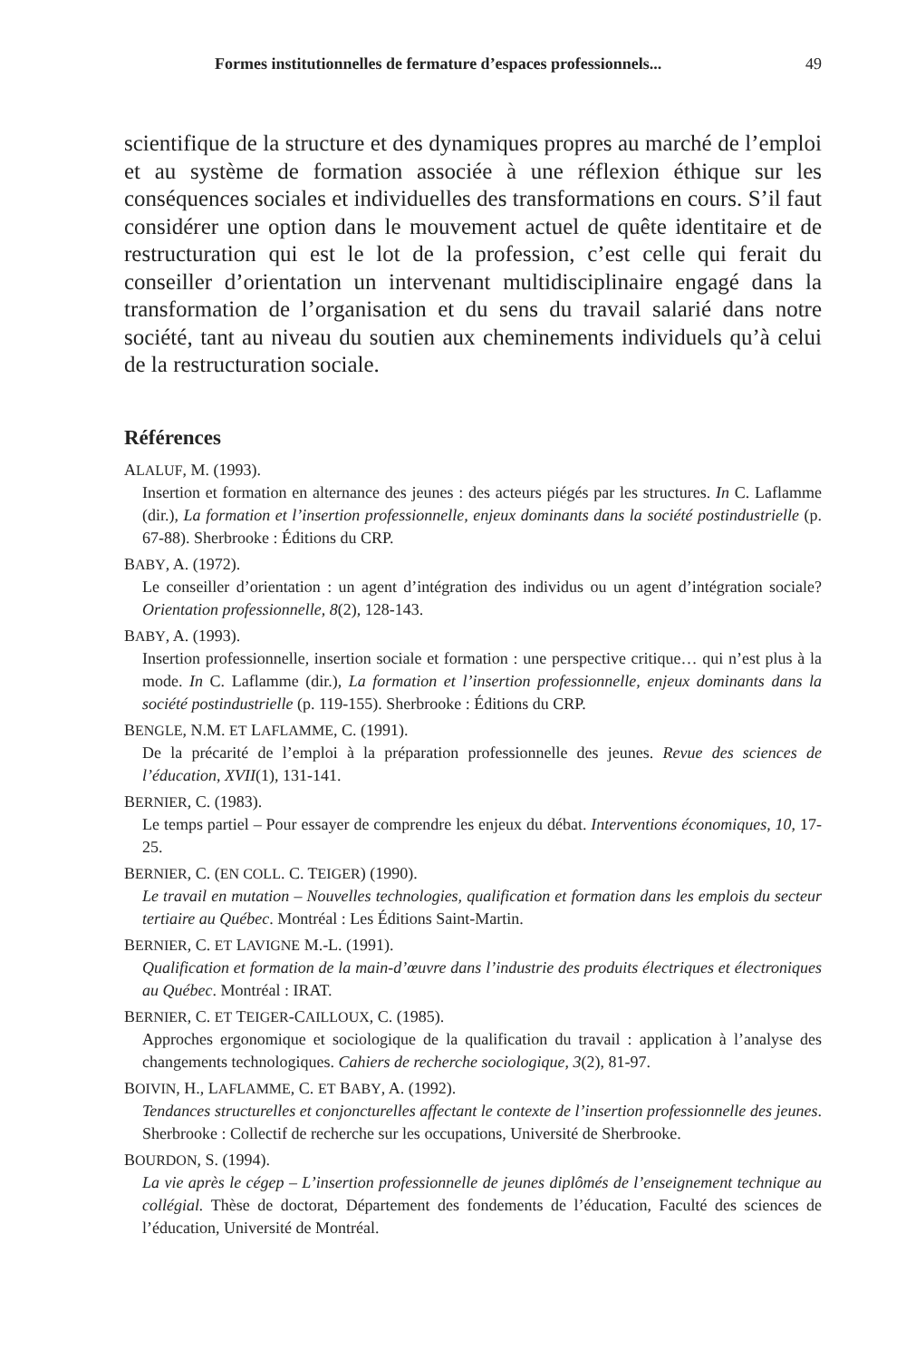Formes institutionnelles de fermature d’espaces professionnels... 49
scientifique de la structure et des dynamiques propres au marché de l’emploi et au système de formation associée à une réflexion éthique sur les conséquences sociales et individuelles des transformations en cours. S’il faut considérer une option dans le mouvement actuel de quête identitaire et de restructuration qui est le lot de la profession, c’est celle qui ferait du conseiller d’orientation un intervenant multidisciplinaire engagé dans la transformation de l’organisation et du sens du travail salarié dans notre société, tant au niveau du soutien aux cheminements individuels qu’à celui de la restructuration sociale.
Références
ALALUF, M. (1993).
Insertion et formation en alternance des jeunes : des acteurs piégés par les structures. In C. Laflamme (dir.), La formation et l’insertion professionnelle, enjeux dominants dans la société postindustrielle (p. 67-88). Sherbrooke : Éditions du CRP.
BABY, A. (1972).
Le conseiller d’orientation : un agent d’intégration des individus ou un agent d’intégration sociale? Orientation professionnelle, 8(2), 128-143.
BABY, A. (1993).
Insertion professionnelle, insertion sociale et formation : une perspective critique… qui n’est plus à la mode. In C. Laflamme (dir.), La formation et l’insertion professionnelle, enjeux dominants dans la société postindustrielle (p. 119-155). Sherbrooke : Éditions du CRP.
BENGLE, N.M. ET LAFLAMME, C. (1991).
De la précarité de l’emploi à la préparation professionnelle des jeunes. Revue des sciences de l’éducation, XVII(1), 131-141.
BERNIER, C. (1983).
Le temps partiel – Pour essayer de comprendre les enjeux du débat. Interventions économiques, 10, 17-25.
BERNIER, C. (EN COLL. C. TEIGER) (1990).
Le travail en mutation – Nouvelles technologies, qualification et formation dans les emplois du secteur tertiaire au Québec. Montréal : Les Éditions Saint-Martin.
BERNIER, C. ET LAVIGNE M.-L. (1991).
Qualification et formation de la main-d’œuvre dans l’industrie des produits électriques et électroniques au Québec. Montréal : IRAT.
BERNIER, C. ET TEIGER-CAILLOUX, C. (1985).
Approches ergonomique et sociologique de la qualification du travail : application à l’analyse des changements technologiques. Cahiers de recherche sociologique, 3(2), 81-97.
BOIVIN, H., LAFLAMME, C. ET BABY, A. (1992).
Tendances structurelles et conjoncturelles affectant le contexte de l’insertion professionnelle des jeunes. Sherbrooke : Collectif de recherche sur les occupations, Université de Sherbrooke.
BOURDON, S. (1994).
La vie après le cégep – L’insertion professionnelle de jeunes diplômés de l’enseignement technique au collégial. Thèse de doctorat, Département des fondements de l’éducation, Faculté des sciences de l’éducation, Université de Montréal.